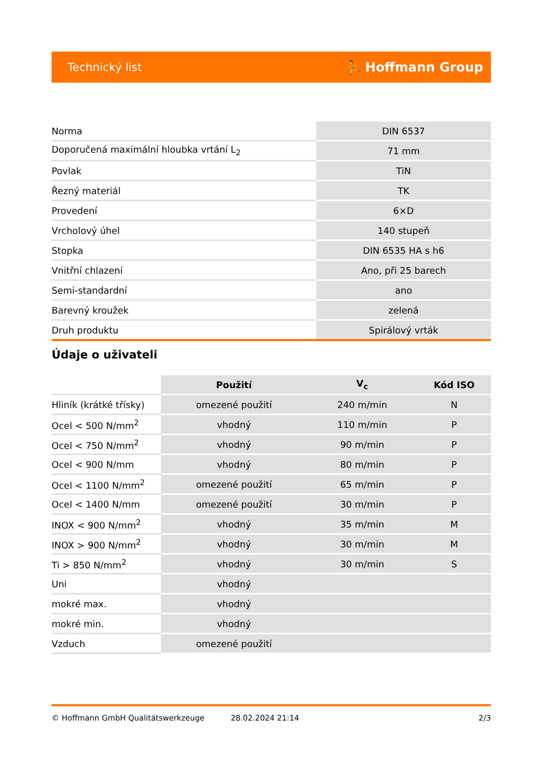Technický list ⛹ Hoffmann Group
| Norma | DIN 6537 |
| Doporučená maximální hloubka vrtání L<sub>2</sub> | 71 mm |
| Povlak | TiN |
| Řezný materiál | TK |
| Provedení | 6×D |
| Vrcholový úhel | 140 stupeň |
| Stopka | DIN 6535 HA s h6 |
| Vnitřní chlazení | Ano, při 25 barech |
| Semi-standardní | ano |
| Barevný kroužek | zelená |
| Druh produktu | Spirálový vrták |
Údaje o uživateli
| | Použití | V<sub>c</sub> | Kód ISO |
| --- | --- | --- | --- |
| Hliník (krátké třísky) | omezené použití | 240 m/min | N |
| Ocel < 500 N/mm<sup>2</sup> | vhodný | 110 m/min | P |
| Ocel < 750 N/mm<sup>2</sup> | vhodný | 90 m/min | P |
| Ocel < 900 N/mm | vhodný | 80 m/min | P |
| Ocel < 1100 N/mm<sup>2</sup> | omezené použití | 65 m/min | P |
| Ocel < 1400 N/mm | omezené použití | 30 m/min | P |
| INOX < 900 N/mm<sup>2</sup> | vhodný | 35 m/min | M |
| INOX > 900 N/mm<sup>2</sup> | vhodný | 30 m/min | M |
| Ti > 850 N/mm<sup>2</sup> | vhodný | 30 m/min | S |
| Uni | vhodný | | |
| mokré max. | vhodný | | |
| mokré min. | vhodný | | |
| Vzduch | omezené použití | | |
© Hoffmann GmbH Qualitätswerkzeuge 28.02.2024 21:14 2/3